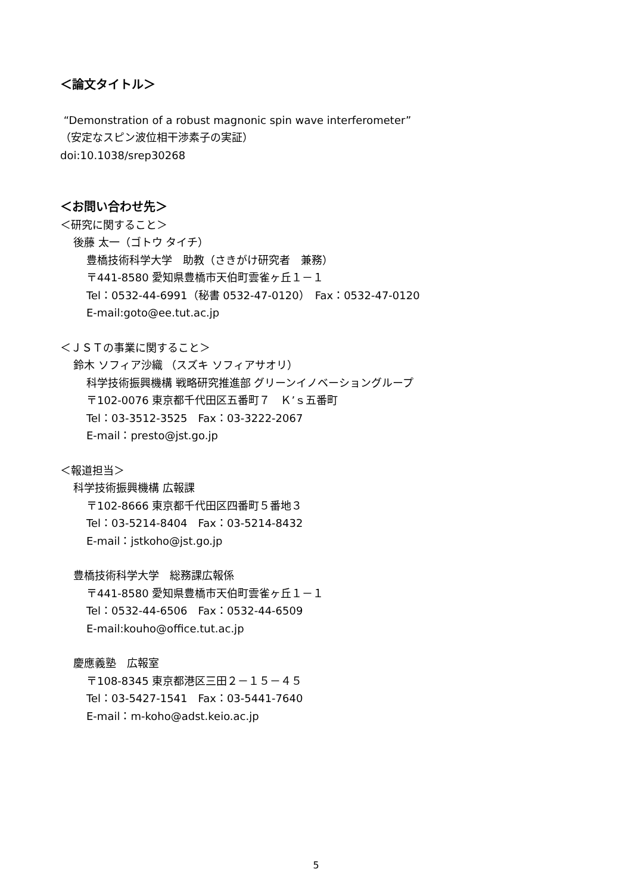＜論文タイトル＞
“Demonstration of a robust magnonic spin wave interferometer”
（安定なスピン波位相干渉素子の実証）
doi:10.1038/srep30268
＜お問い合わせ先＞
＜研究に関すること＞
後藤 太一（ゴトウ タイチ）
豊橋技術科学大学　助教（さきがけ研究者　兼務）
〒441-8580 愛知県豊橋市天伯町雲雀ヶ丘１－１
Tel：0532-44-6991（秘書 0532-47-0120）　Fax：0532-47-0120
E-mail:goto@ee.tut.ac.jp
＜ＪＳＴの事業に関すること＞
鈴木 ソフィア沙織 （スズキ ソフィアサオリ）
科学技術振興機構 戦略研究推進部 グリーンイノベーショングループ
〒102-0076 東京都千代田区五番町７　Ｋ’ｓ五番町
Tel：03-3512-3525　Fax：03-3222-2067
E-mail：presto@jst.go.jp
＜報道担当＞
科学技術振興機構 広報課
〒102-8666 東京都千代田区四番町５番地３
Tel：03-5214-8404　Fax：03-5214-8432
E-mail：jstkoho@jst.go.jp
豊橋技術科学大学　総務課広報係
〒441-8580 愛知県豊橋市天伯町雲雀ヶ丘１－１
Tel：0532-44-6506　Fax：0532-44-6509
E-mail:kouho@office.tut.ac.jp
慶應義塾　広報室
〒108-8345 東京都港区三田２－１５－４５
Tel：03-5427-1541　Fax：03-5441-7640
E-mail：m-koho@adst.keio.ac.jp
5